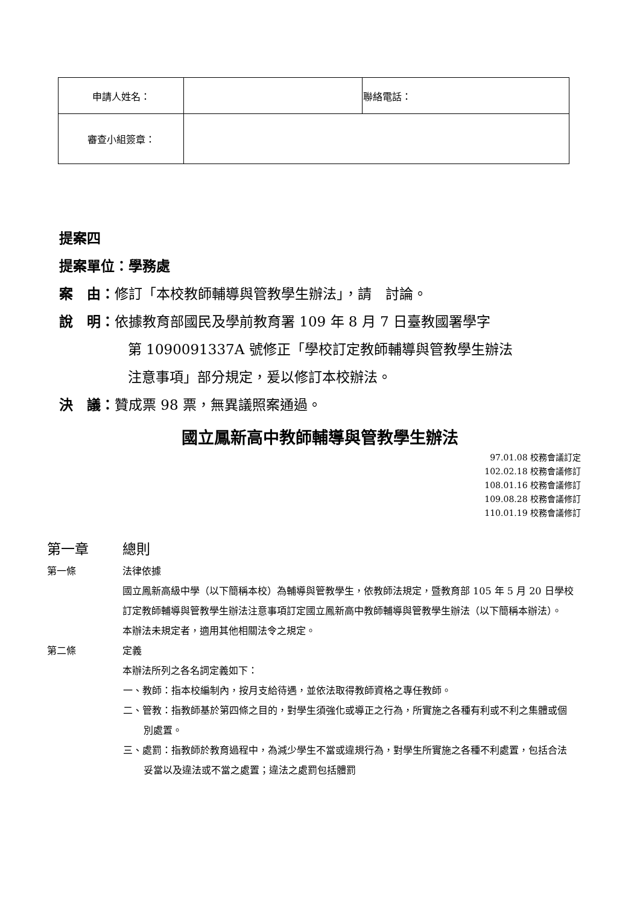| 申請人姓名： | | 聯絡電話： |
| 審查小組簽章： | | |
提案四
提案單位：學務處
案　由：修訂「本校教師輔導與管教學生辦法」，請　討論。
說　明：依據教育部國民及學前教育署 109 年 8 月 7 日臺教國署學字
第 1090091337A 號修正「學校訂定教師輔導與管教學生辦法
注意事項」部分規定，爰以修訂本校辦法。
決　議：贊成票 98 票，無異議照案通過。
國立鳳新高中教師輔導與管教學生辦法
97.01.08 校務會議訂定
102.02.18 校務會議修訂
108.01.16 校務會議修訂
109.08.28 校務會議修訂
110.01.19 校務會議修訂
第一章 總則
第一條 法律依據
國立鳳新高級中學（以下簡稱本校）為輔導與管教學生，依教師法規定，暨教育部 105 年 5 月 20 日學校訂定教師輔導與管教學生辦法注意事項訂定國立鳳新高中教師輔導與管教學生辦法（以下簡稱本辦法）。
本辦法未規定者，適用其他相關法令之規定。
第二條 定義
本辦法所列之各名詞定義如下：
一、教師：指本校編制內，按月支給待遇，並依法取得教師資格之專任教師。
二、管教：指教師基於第四條之目的，對學生須強化或導正之行為，所實施之各種有利或不利之集體或個別處置。
三、處罰：指教師於教育過程中，為減少學生不當或違規行為，對學生所實施之各種不利處置，包括合法妥當以及違法或不當之處置；違法之處罰包括體罰